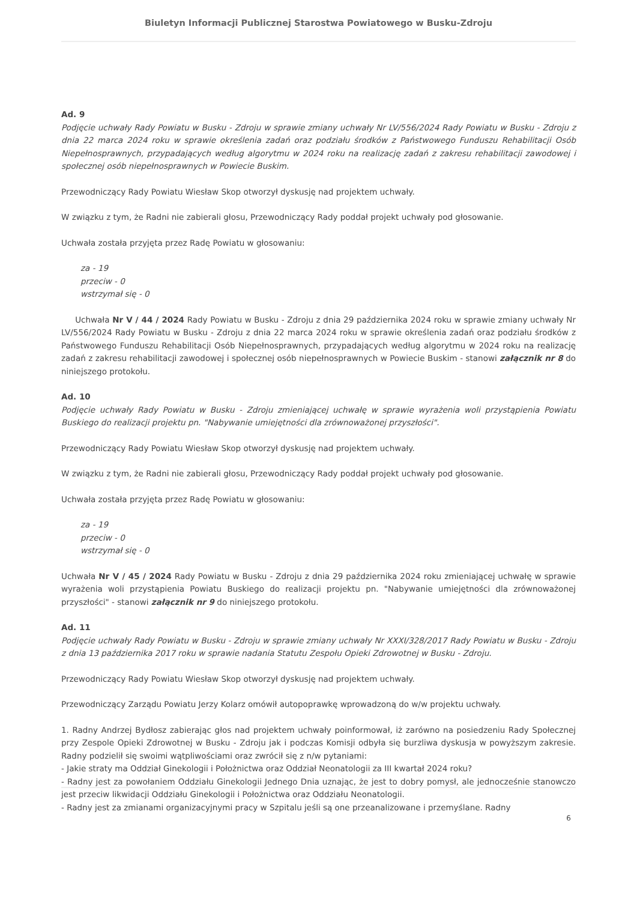Biuletyn Informacji Publicznej Starostwa Powiatowego w Busku-Zdroju
Ad. 9
Podjęcie uchwały Rady Powiatu w Busku - Zdroju w sprawie zmiany uchwały Nr LV/556/2024 Rady Powiatu w Busku - Zdroju z dnia 22 marca 2024 roku w sprawie określenia zadań oraz podziału środków z Państwowego Funduszu Rehabilitacji Osób Niepełnosprawnych, przypadających według algorytmu w 2024 roku na realizację zadań z zakresu rehabilitacji zawodowej i społecznej osób niepełnosprawnych w Powiecie Buskim.
Przewodniczący Rady Powiatu Wiesław Skop otworzył dyskusję nad projektem uchwały.
W związku z tym, że Radni nie zabierali głosu, Przewodniczący Rady poddał projekt uchwały pod głosowanie.
Uchwała została przyjęta przez Radę Powiatu w głosowaniu:
za - 19
przeciw - 0
wstrzymał się - 0
Uchwała Nr V / 44 / 2024 Rady Powiatu w Busku - Zdroju z dnia 29 października 2024 roku w sprawie zmiany uchwały Nr LV/556/2024 Rady Powiatu w Busku - Zdroju z dnia 22 marca 2024 roku w sprawie określenia zadań oraz podziału środków z Państwowego Funduszu Rehabilitacji Osób Niepełnosprawnych, przypadających według algorytmu w 2024 roku na realizację zadań z zakresu rehabilitacji zawodowej i społecznej osób niepełnosprawnych w Powiecie Buskim - stanowi załącznik nr 8 do niniejszego protokołu.
Ad. 10
Podjęcie uchwały Rady Powiatu w Busku - Zdroju zmieniającej uchwałę w sprawie wyrażenia woli przystąpienia Powiatu Buskiego do realizacji projektu pn. "Nabywanie umiejętności dla zrównoważonej przyszłości".
Przewodniczący Rady Powiatu Wiesław Skop otworzył dyskusję nad projektem uchwały.
W związku z tym, że Radni nie zabierali głosu, Przewodniczący Rady poddał projekt uchwały pod głosowanie.
Uchwała została przyjęta przez Radę Powiatu w głosowaniu:
za - 19
przeciw - 0
wstrzymał się - 0
Uchwała Nr V / 45 / 2024 Rady Powiatu w Busku - Zdroju z dnia 29 października 2024 roku zmieniającej uchwałę w sprawie wyrażenia woli przystąpienia Powiatu Buskiego do realizacji projektu pn. "Nabywanie umiejętności dla zrównoważonej przyszłości" - stanowi załącznik nr 9 do niniejszego protokołu.
Ad. 11
Podjęcie uchwały Rady Powiatu w Busku - Zdroju w sprawie zmiany uchwały Nr XXXI/328/2017 Rady Powiatu w Busku - Zdroju z dnia 13 października 2017 roku w sprawie nadania Statutu Zespołu Opieki Zdrowotnej w Busku - Zdroju.
Przewodniczący Rady Powiatu Wiesław Skop otworzył dyskusję nad projektem uchwały.
Przewodniczący Zarządu Powiatu Jerzy Kolarz omówił autopoprawkę wprowadzoną do w/w projektu uchwały.
1. Radny Andrzej Bydłosz zabierając głos nad projektem uchwały poinformował, iż zarówno na posiedzeniu Rady Społecznej przy Zespole Opieki Zdrowotnej w Busku - Zdroju jak i podczas Komisji odbyła się burzliwa dyskusja w powyższym zakresie. Radny podzielił się swoimi wątpliwościami oraz zwrócił się z n/w pytaniami:
- Jakie straty ma Oddział Ginekologii i Położnictwa oraz Oddział Neonatologii za III kwartał 2024 roku?
- Radny jest za powołaniem Oddziału Ginekologii Jednego Dnia uznając, że jest to dobry pomysł, ale jednocześnie stanowczo jest przeciw likwidacji Oddziału Ginekologii i Położnictwa oraz Oddziału Neonatologii.
- Radny jest za zmianami organizacyjnymi pracy w Szpitalu jeśli są one przeanalizowane i przemyślane. Radny
6